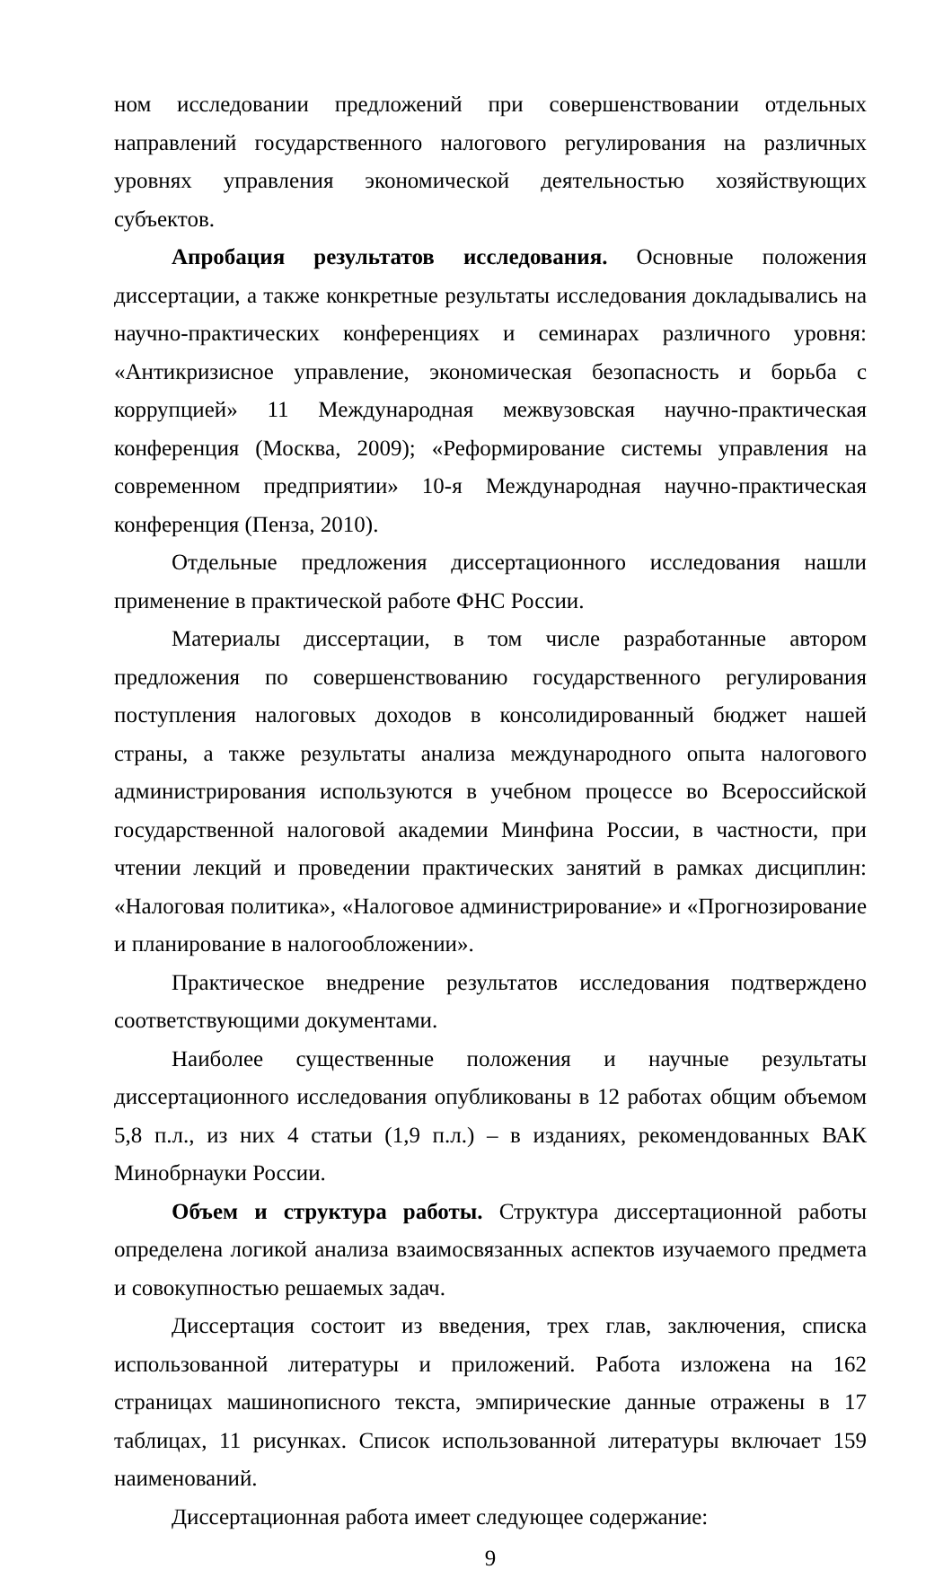ном исследовании предложений при совершенствовании отдельных направлений государственного налогового регулирования на различных уровнях управления экономической деятельностью хозяйствующих субъектов.
Апробация результатов исследования. Основные положения диссертации, а также конкретные результаты исследования докладывались на научно-практических конференциях и семинарах различного уровня: «Антикризисное управление, экономическая безопасность и борьба с коррупцией» 11 Международная межвузовская научно-практическая конференция (Москва, 2009); «Реформирование системы управления на современном предприятии» 10-я Международная научно-практическая конференция (Пенза, 2010).
Отдельные предложения диссертационного исследования нашли применение в практической работе ФНС России.
Материалы диссертации, в том числе разработанные автором предложения по совершенствованию государственного регулирования поступления налоговых доходов в консолидированный бюджет нашей страны, а также результаты анализа международного опыта налогового администрирования используются в учебном процессе во Всероссийской государственной налоговой академии Минфина России, в частности, при чтении лекций и проведении практических занятий в рамках дисциплин: «Налоговая политика», «Налоговое администрирование» и «Прогнозирование и планирование в налогообложении».
Практическое внедрение результатов исследования подтверждено соответствующими документами.
Наиболее существенные положения и научные результаты диссертационного исследования опубликованы в 12 работах общим объемом 5,8 п.л., из них 4 статьи (1,9 п.л.) – в изданиях, рекомендованных ВАК Минобрнауки России.
Объем и структура работы. Структура диссертационной работы определена логикой анализа взаимосвязанных аспектов изучаемого предмета и совокупностью решаемых задач.
Диссертация состоит из введения, трех глав, заключения, списка использованной литературы и приложений. Работа изложена на 162 страницах машинописного текста, эмпирические данные отражены в 17 таблицах, 11 рисунках. Список использованной литературы включает 159 наименований.
Диссертационная работа имеет следующее содержание:
9